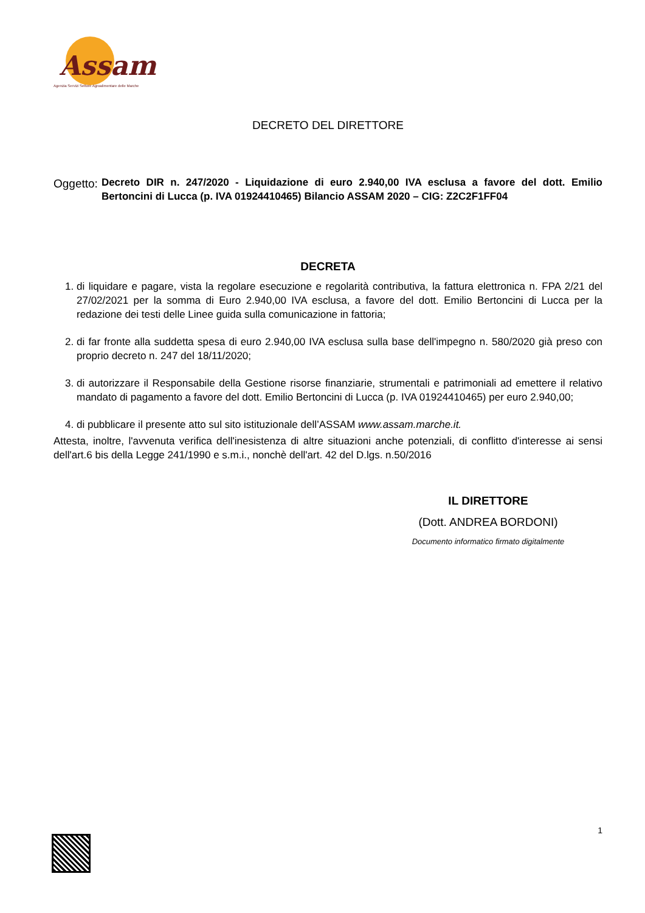Assam
Agenzia Servizi Settore Agroalimentare delle Marche
DECRETO DEL DIRETTORE
Oggetto: Decreto DIR n. 247/2020 - Liquidazione di euro 2.940,00 IVA esclusa a favore del dott. Emilio Bertoncini di Lucca (p. IVA 01924410465) Bilancio ASSAM 2020 – CIG: Z2C2F1FF04
DECRETA
1. di liquidare e pagare, vista la regolare esecuzione e regolarità contributiva, la fattura elettronica n. FPA 2/21 del 27/02/2021 per la somma di Euro 2.940,00 IVA esclusa, a favore del dott. Emilio Bertoncini di Lucca per la redazione dei testi delle Linee guida sulla comunicazione in fattoria;
2. di far fronte alla suddetta spesa di euro 2.940,00 IVA esclusa sulla base dell'impegno n. 580/2020 già preso con proprio decreto n. 247 del 18/11/2020;
3. di autorizzare il Responsabile della Gestione risorse finanziarie, strumentali e patrimoniali ad emettere il relativo mandato di pagamento a favore del dott. Emilio Bertoncini di Lucca (p. IVA 01924410465) per euro 2.940,00;
4. di pubblicare il presente atto sul sito istituzionale dell’ASSAM www.assam.marche.it.
Attesta, inoltre, l'avvenuta verifica dell'inesistenza di altre situazioni anche potenziali, di conflitto d'interesse ai sensi dell'art.6 bis della Legge 241/1990 e s.m.i., nonchè dell'art. 42 del D.lgs. n.50/2016
IL DIRETTORE
(Dott. ANDREA BORDONI)
Documento informatico firmato digitalmente
1